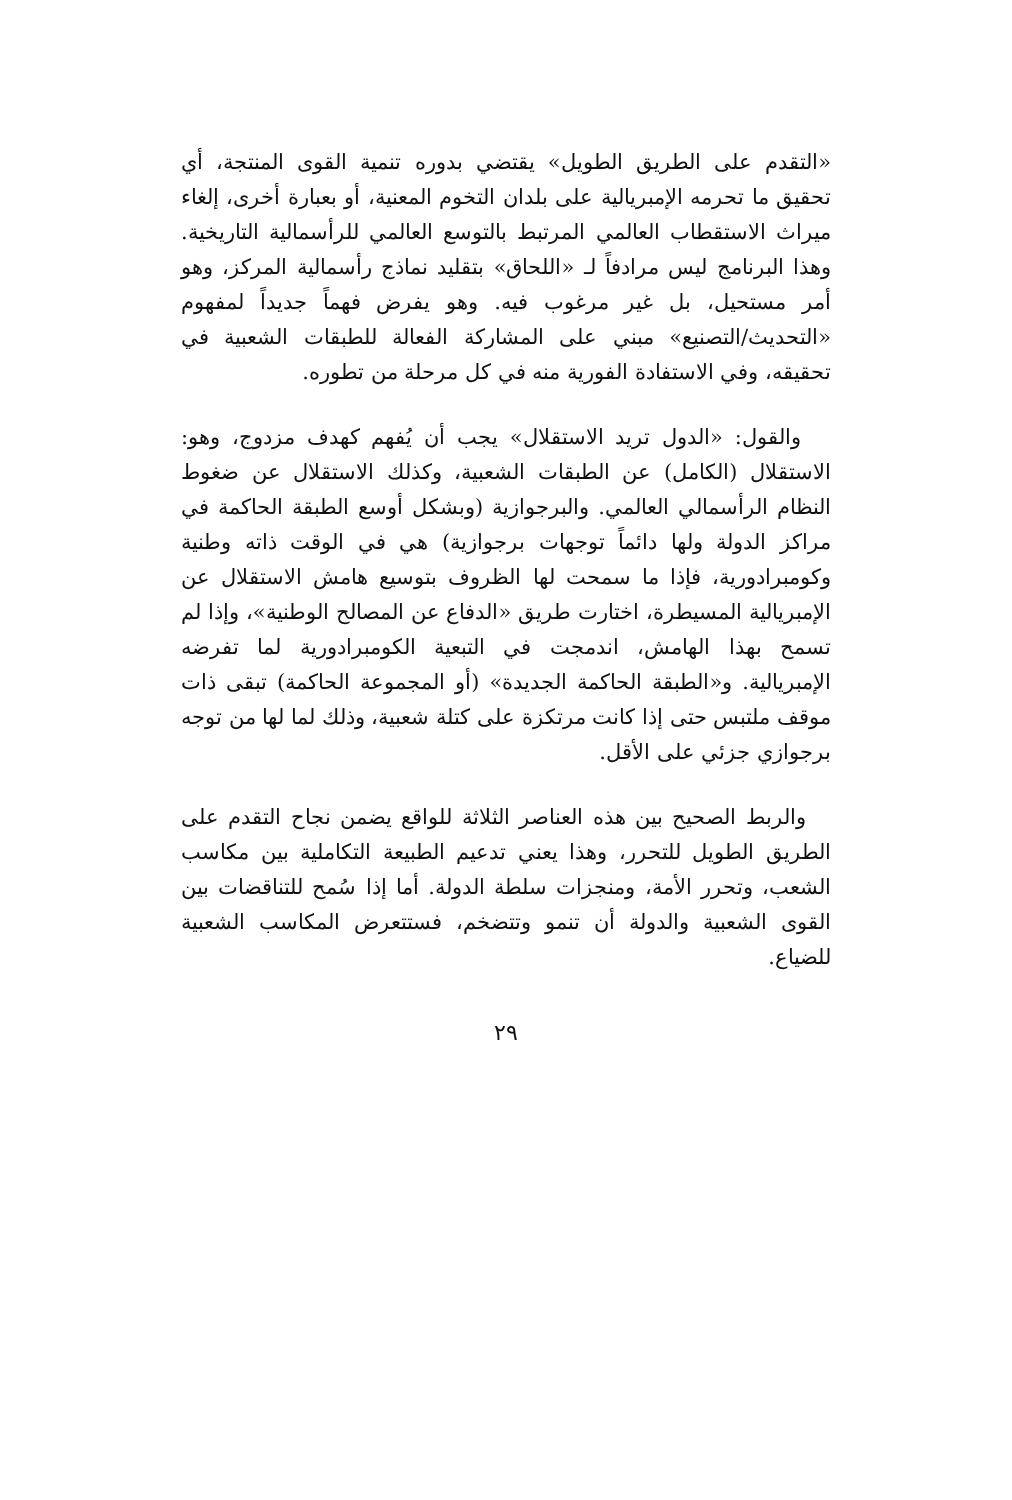«التقدم على الطريق الطويل» يقتضي بدوره تنمية القوى المنتجة، أي تحقيق ما تحرمه الإمبريالية على بلدان التخوم المعنية، أو بعبارة أخرى، إلغاء ميراث الاستقطاب العالمي المرتبط بالتوسع العالمي للرأسمالية التاريخية. وهذا البرنامج ليس مرادفاً لـ «اللحاق» بتقليد نماذج رأسمالية المركز، وهو أمر مستحيل، بل غير مرغوب فيه. وهو يفرض فهماً جديداً لمفهوم «التحديث/التصنيع» مبني على المشاركة الفعالة للطبقات الشعبية في تحقيقه، وفي الاستفادة الفورية منه في كل مرحلة من تطوره.
والقول: «الدول تريد الاستقلال» يجب أن يُفهم كهدف مزدوج، وهو: الاستقلال (الكامل) عن الطبقات الشعبية، وكذلك الاستقلال عن ضغوط النظام الرأسمالي العالمي. والبرجوازية (وبشكل أوسع الطبقة الحاكمة في مراكز الدولة ولها دائماً توجهات برجوازية) هي في الوقت ذاته وطنية وكومبرادورية، فإذا ما سمحت لها الظروف بتوسيع هامش الاستقلال عن الإمبريالية المسيطرة، اختارت طريق «الدفاع عن المصالح الوطنية»، وإذا لم تسمح بهذا الهامش، اندمجت في التبعية الكومبرادورية لما تفرضه الإمبريالية. و«الطبقة الحاكمة الجديدة» (أو المجموعة الحاكمة) تبقى ذات موقف ملتبس حتى إذا كانت مرتكزة على كتلة شعبية، وذلك لما لها من توجه برجوازي جزئي على الأقل.
والربط الصحيح بين هذه العناصر الثلاثة للواقع يضمن نجاح التقدم على الطريق الطويل للتحرر، وهذا يعني تدعيم الطبيعة التكاملية بين مكاسب الشعب، وتحرر الأمة، ومنجزات سلطة الدولة. أما إذا سُمح للتناقضات بين القوى الشعبية والدولة أن تنمو وتتضخم، فستتعرض المكاسب الشعبية للضياع.
٢٩